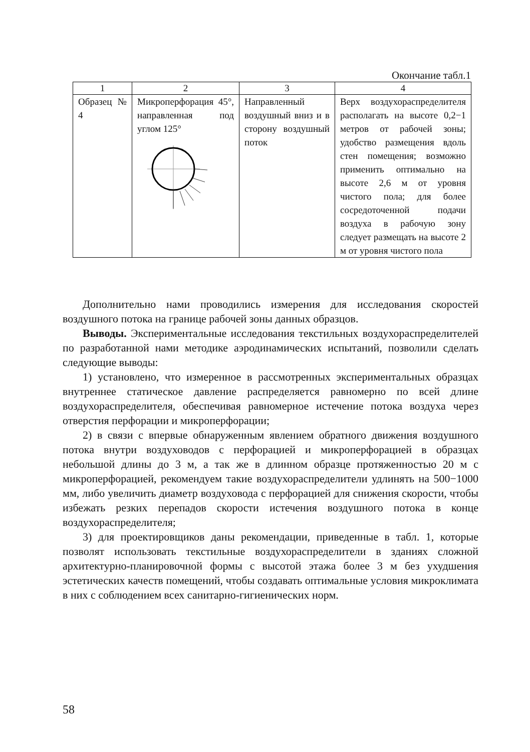Окончание табл.1
| 1 | 2 | 3 | 4 |
| --- | --- | --- | --- |
| Образец № 4 | Микроперфора­ция 45°, направ­ленная под углом 125° | Направленный воздушный вниз и в сторо­ну воздушный поток | Верх воздухораспреде­лителя располагать на высоте 0,2−1 метров от рабочей зоны; удобство размещения вдоль стен помещения; возможно применить оптимально на высоте 2,6 м от уровня чистого пола; для более сосредоточенной подачи воздуха в рабочую зону следует размещать на высоте 2 м от уровня чистого пола |
Дополнительно нами проводились измерения для исследования скоро­стей воздушного потока на границе рабочей зоны данных образцов.
Выводы. Экспериментальные исследования текстильных воздухорас­пределителей по разработанной нами методике аэродинамических испы­таний, позволили сделать следующие выводы:
1) установлено, что измеренное в рассмотренных экспериментальных образцах внутреннее статическое давление распределяется равномерно по всей длине воздухораспределителя, обеспечивая равномерное истечение потока воздуха через отверстия перфорации и микроперфорации;
2) в связи с впервые обнаруженным явлением обратного движения воз­душного потока внутри воздуховодов с перфорацией и микроперфорацией в образцах небольшой длины до 3 м, а так же в длинном образце протя­женностью 20 м с микроперфорацией, рекомендуем такие воздухораспре­делители удлинять на 500−1000 мм, либо увеличить диаметр воздуховода с перфорацией для снижения скорости, чтобы избежать резких перепадов скорости истечения воздушного потока в конце воздухораспределителя;
3) для проектировщиков даны рекомендации, приведенные в табл. 1, которые позволят использовать текстильные воздухораспределители в зданиях сложной архитектурно-планировочной формы с высотой этажа более 3 м без ухудшения эстетических качеств помещений, чтобы созда­вать оптимальные условия микроклимата в них с соблюдением всех сани­тарно-гигиенических норм.
58